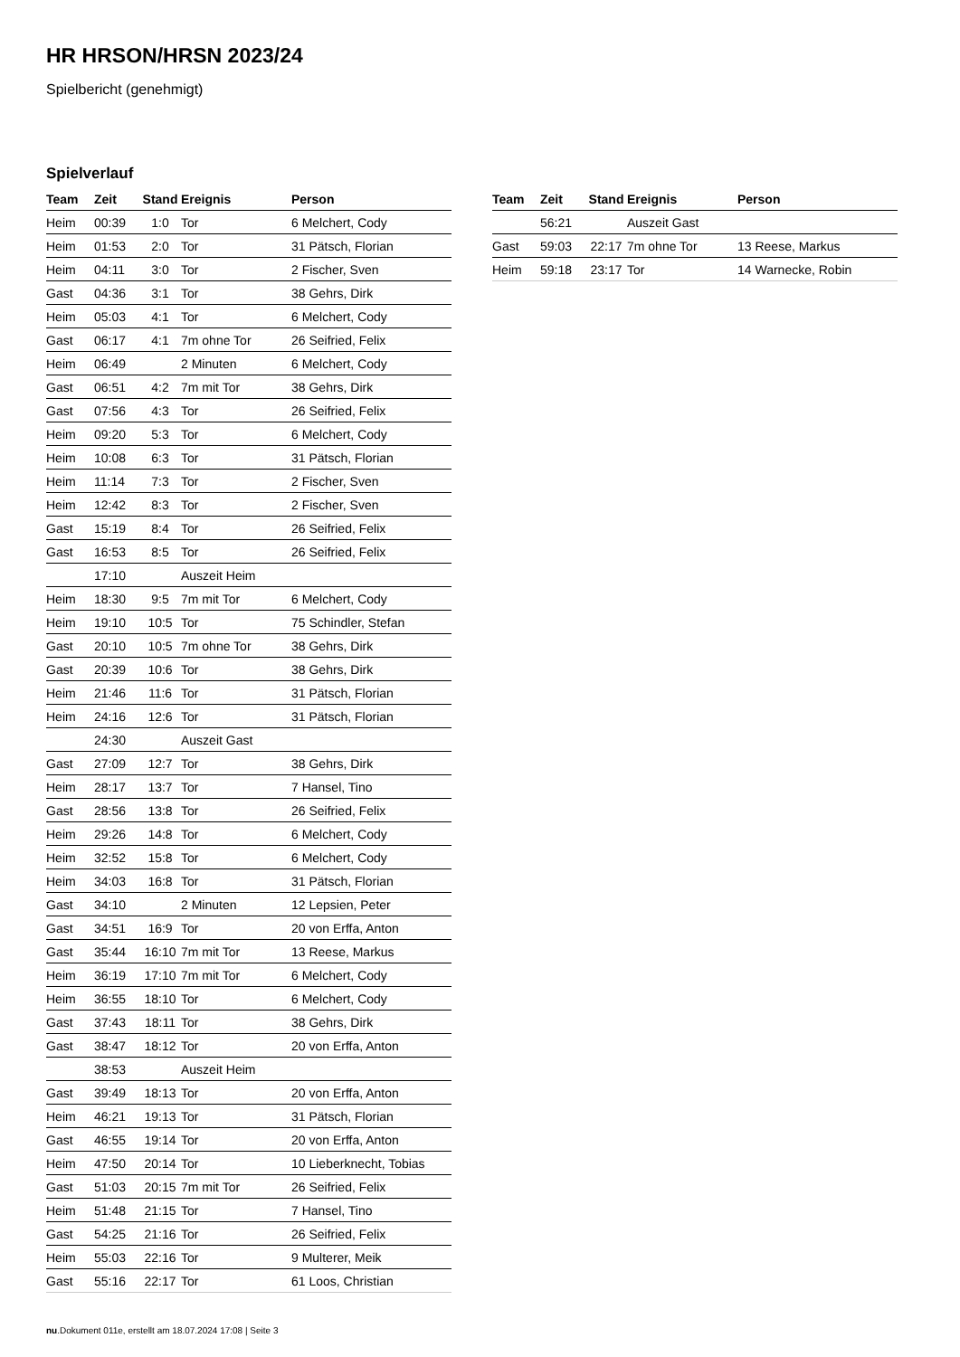HR HRSON/HRSN 2023/24
Spielbericht (genehmigt)
Spielverlauf
| Team | Zeit | Stand | Ereignis | Person |
| --- | --- | --- | --- | --- |
| Heim | 00:39 | 1:0 | Tor | 6 Melchert, Cody |
| Heim | 01:53 | 2:0 | Tor | 31 Pätsch, Florian |
| Heim | 04:11 | 3:0 | Tor | 2 Fischer, Sven |
| Gast | 04:36 | 3:1 | Tor | 38 Gehrs, Dirk |
| Heim | 05:03 | 4:1 | Tor | 6 Melchert, Cody |
| Gast | 06:17 | 4:1 | 7m ohne Tor | 26 Seifried, Felix |
| Heim | 06:49 | | 2 Minuten | 6 Melchert, Cody |
| Gast | 06:51 | 4:2 | 7m mit Tor | 38 Gehrs, Dirk |
| Gast | 07:56 | 4:3 | Tor | 26 Seifried, Felix |
| Heim | 09:20 | 5:3 | Tor | 6 Melchert, Cody |
| Heim | 10:08 | 6:3 | Tor | 31 Pätsch, Florian |
| Heim | 11:14 | 7:3 | Tor | 2 Fischer, Sven |
| Heim | 12:42 | 8:3 | Tor | 2 Fischer, Sven |
| Gast | 15:19 | 8:4 | Tor | 26 Seifried, Felix |
| Gast | 16:53 | 8:5 | Tor | 26 Seifried, Felix |
| | 17:10 | | Auszeit Heim | |
| Heim | 18:30 | 9:5 | 7m mit Tor | 6 Melchert, Cody |
| Heim | 19:10 | 10:5 | Tor | 75 Schindler, Stefan |
| Gast | 20:10 | 10:5 | 7m ohne Tor | 38 Gehrs, Dirk |
| Gast | 20:39 | 10:6 | Tor | 38 Gehrs, Dirk |
| Heim | 21:46 | 11:6 | Tor | 31 Pätsch, Florian |
| Heim | 24:16 | 12:6 | Tor | 31 Pätsch, Florian |
| | 24:30 | | Auszeit Gast | |
| Gast | 27:09 | 12:7 | Tor | 38 Gehrs, Dirk |
| Heim | 28:17 | 13:7 | Tor | 7 Hansel, Tino |
| Gast | 28:56 | 13:8 | Tor | 26 Seifried, Felix |
| Heim | 29:26 | 14:8 | Tor | 6 Melchert, Cody |
| Heim | 32:52 | 15:8 | Tor | 6 Melchert, Cody |
| Heim | 34:03 | 16:8 | Tor | 31 Pätsch, Florian |
| Gast | 34:10 | | 2 Minuten | 12 Lepsien, Peter |
| Gast | 34:51 | 16:9 | Tor | 20 von Erffa, Anton |
| Gast | 35:44 | 16:10 | 7m mit Tor | 13 Reese, Markus |
| Heim | 36:19 | 17:10 | 7m mit Tor | 6 Melchert, Cody |
| Heim | 36:55 | 18:10 | Tor | 6 Melchert, Cody |
| Gast | 37:43 | 18:11 | Tor | 38 Gehrs, Dirk |
| Gast | 38:47 | 18:12 | Tor | 20 von Erffa, Anton |
| | 38:53 | | Auszeit Heim | |
| Gast | 39:49 | 18:13 | Tor | 20 von Erffa, Anton |
| Heim | 46:21 | 19:13 | Tor | 31 Pätsch, Florian |
| Gast | 46:55 | 19:14 | Tor | 20 von Erffa, Anton |
| Heim | 47:50 | 20:14 | Tor | 10 Lieberknecht, Tobias |
| Gast | 51:03 | 20:15 | 7m mit Tor | 26 Seifried, Felix |
| Heim | 51:48 | 21:15 | Tor | 7 Hansel, Tino |
| Gast | 54:25 | 21:16 | Tor | 26 Seifried, Felix |
| Heim | 55:03 | 22:16 | Tor | 9 Multerer, Meik |
| Gast | 55:16 | 22:17 | Tor | 61 Loos, Christian |
| Team | Zeit | Stand | Ereignis | Person |
| --- | --- | --- | --- | --- |
| | 56:21 | | Auszeit Gast | |
| Gast | 59:03 | 22:17 | 7m ohne Tor | 13 Reese, Markus |
| Heim | 59:18 | 23:17 | Tor | 14 Warnecke, Robin |
nu.Dokument 011e, erstellt am 18.07.2024 17:08 | Seite 3